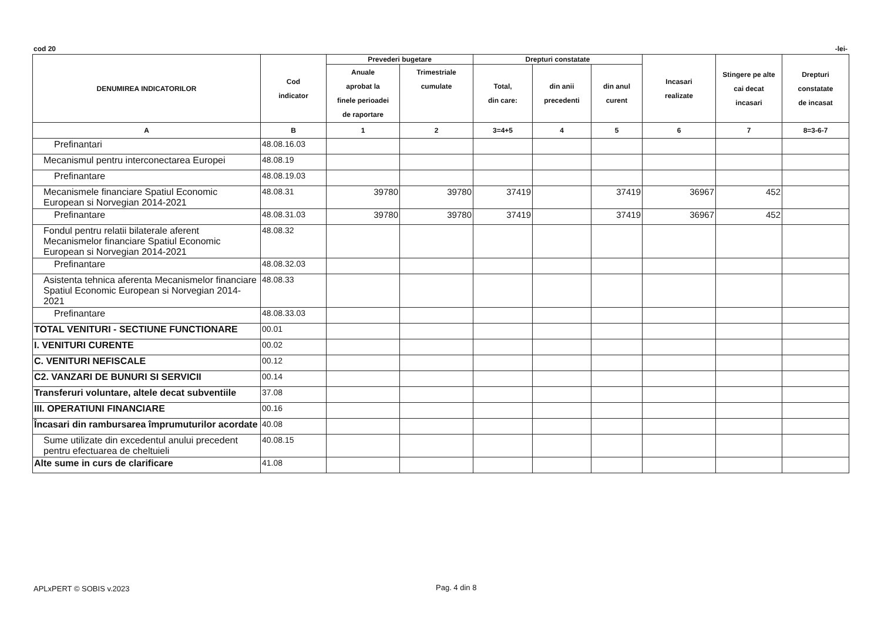cod 20 -lei-
| DENUMIREA INDICATORILOR | Cod indicator | Prevederi bugetare | | Drepturi constatate | | | Incasari realizate | Stingere pe alte cai decat incasari | Drepturi constatate de incasat |
| --- | --- | --- | --- | --- | --- | --- | --- | --- | --- |
| | | Anuale aprobat la finele perioadei de raportare | Trimestriale cumulate | Total, din care: | din anii precedenti | din anul curent | | | |
| A | B | 1 | 2 | 3=4+5 | 4 | 5 | 6 | 7 | 8=3-6-7 |
| Prefinantari | 48.08.16.03 | | | | | | | | |
| Mecanismul pentru interconectarea Europei | 48.08.19 | | | | | | | | |
| Prefinantare | 48.08.19.03 | | | | | | | | |
| Mecanismele financiare Spatiul Economic European si Norvegian 2014-2021 | 48.08.31 | 39780 | 39780 | 37419 | | 37419 | 36967 | 452 | |
| Prefinantare | 48.08.31.03 | 39780 | 39780 | 37419 | | 37419 | 36967 | 452 | |
| Fondul pentru relatii bilaterale aferent Mecanismelor financiare Spatiul Economic European si Norvegian 2014-2021 | 48.08.32 | | | | | | | | |
| Prefinantare | 48.08.32.03 | | | | | | | | |
| Asistenta tehnica aferenta Mecanismelor financiare Spatiul Economic European si Norvegian 2014-2021 | 48.08.33 | | | | | | | | |
| Prefinantare | 48.08.33.03 | | | | | | | | |
| TOTAL VENITURI - SECTIUNE FUNCTIONARE | 00.01 | | | | | | | | |
| I. VENITURI CURENTE | 00.02 | | | | | | | | |
| C. VENITURI NEFISCALE | 00.12 | | | | | | | | |
| C2. VANZARI DE BUNURI SI SERVICII | 00.14 | | | | | | | | |
| Transferuri voluntare, altele decat subventiile | 37.08 | | | | | | | | |
| III. OPERATIUNI FINANCIARE | 00.16 | | | | | | | | |
| Încasari din rambursarea împrumuturilor acordate | 40.08 | | | | | | | | |
| Sume utilizate din excedentul anului precedent pentru efectuarea de cheltuieli | 40.08.15 | | | | | | | | |
| Alte sume in curs de clarificare | 41.08 | | | | | | | | |
APLxPERT © SOBIS v.2023 Pag. 4 din 8